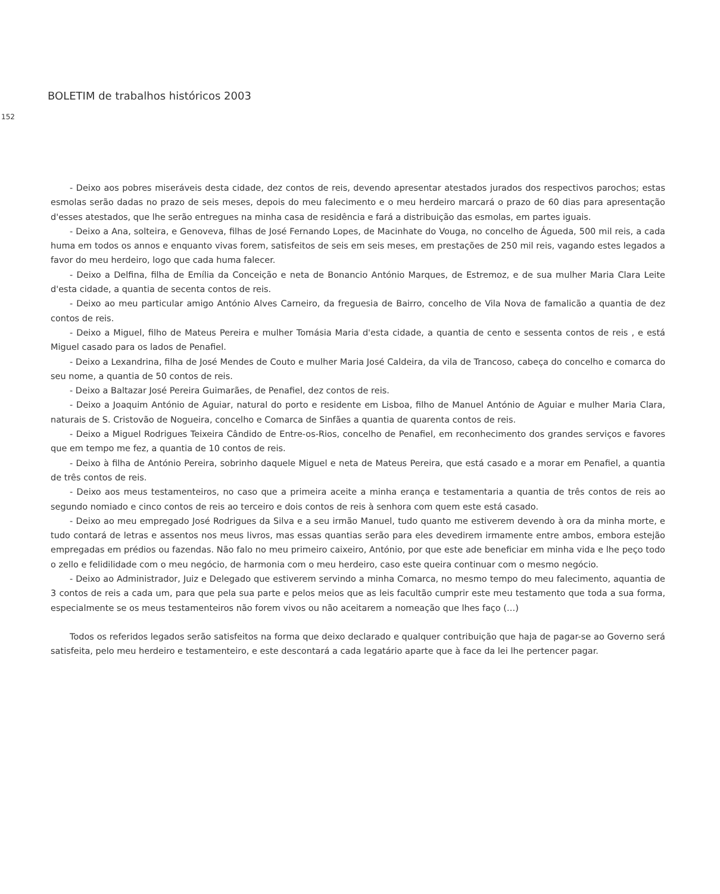BOLETIM de trabalhos históricos 2003
152
- Deixo aos pobres miseráveis desta cidade, dez contos de reis, devendo apresentar atestados jurados dos respectivos parochos; estas esmolas serão dadas no prazo de seis meses, depois do meu falecimento e o meu herdeiro marcará o prazo de 60 dias para apresentação d'esses atestados, que lhe serão entregues na minha casa de residência e fará a distribuição das esmolas, em partes iguais.
- Deixo a Ana, solteira, e Genoveva, filhas de José Fernando Lopes, de Macinhate do Vouga, no concelho de Águeda, 500 mil reis, a cada huma em todos os annos e enquanto vivas forem, satisfeitos de seis em seis meses, em prestações de 250 mil reis, vagando estes legados a favor do meu herdeiro, logo que cada huma falecer.
- Deixo a Delfina, filha de Emília da Conceição e neta de Bonancio António Marques, de Estremoz, e de sua mulher Maria Clara Leite d'esta cidade, a quantia de secenta contos de reis.
- Deixo ao meu particular amigo António Alves Carneiro, da freguesia de Bairro, concelho de Vila Nova de famalicão a quantia de dez contos de reis.
- Deixo a Miguel, filho de Mateus Pereira e mulher Tomásia Maria d'esta cidade, a quantia de cento e sessenta contos de reis , e está Miguel casado para os lados de Penafiel.
- Deixo a Lexandrina, filha de José Mendes de Couto e mulher Maria José Caldeira, da vila de Trancoso, cabeça do concelho e comarca do seu nome, a quantia de 50 contos de reis.
- Deixo a Baltazar José Pereira Guimarães, de Penafiel, dez contos de reis.
- Deixo a Joaquim António de Aguiar, natural do porto e residente em Lisboa, filho de Manuel António de Aguiar e mulher Maria Clara, naturais de S. Cristovão de Nogueira, concelho e Comarca de Sinfães a quantia de quarenta contos de reis.
- Deixo a Miguel Rodrigues Teixeira Cândido de Entre-os-Rios, concelho de Penafiel, em reconhecimento dos grandes serviços e favores que em tempo me fez, a quantia de 10 contos de reis.
- Deixo à filha de António Pereira, sobrinho daquele Miguel e neta de Mateus Pereira, que está casado e a morar em Penafiel, a quantia de três contos de reis.
- Deixo aos meus testamenteiros, no caso que a primeira aceite a minha erança e testamentaria a quantia de três contos de reis ao segundo nomiado e cinco contos de reis ao terceiro e dois contos de reis à senhora com quem este está casado.
- Deixo ao meu empregado José Rodrigues da Silva e a seu irmão Manuel, tudo quanto me estiverem devendo à ora da minha morte, e tudo contará de letras e assentos nos meus livros, mas essas quantias serão para eles devedirem irmamente entre ambos, embora estejão empregadas em prédios ou fazendas. Não falo no meu primeiro caixeiro, António, por que este ade beneficiar em minha vida e lhe peço todo o zello e felidilidade com o meu negócio, de harmonia com o meu herdeiro, caso este queira continuar com o mesmo negócio.
- Deixo ao Administrador, Juiz e Delegado que estiverem servindo a minha Comarca, no mesmo tempo do meu falecimento, aquantia de 3 contos de reis a cada um, para que pela sua parte e pelos meios que as leis facultão cumprir este meu testamento que toda a sua forma, especialmente se os meus testamenteiros não forem vivos ou não aceitarem a nomeação que lhes faço (…)
Todos os referidos legados serão satisfeitos na forma que deixo declarado e qualquer contribuição que haja de pagar-se ao Governo será satisfeita, pelo meu herdeiro e testamenteiro, e este descontará a cada legatário aparte que à face da lei lhe pertencer pagar.